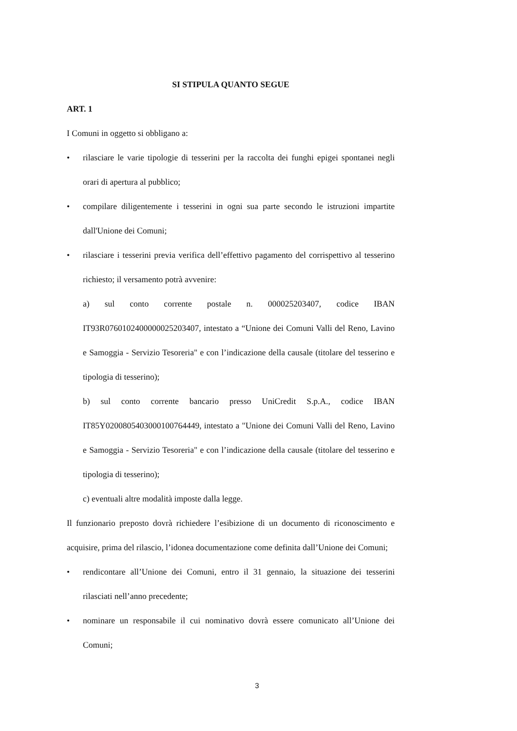SI STIPULA QUANTO SEGUE
ART. 1
I Comuni in oggetto si obbligano a:
• rilasciare le varie tipologie di tesserini per la raccolta dei funghi epigei spontanei negli orari di apertura al pubblico;
• compilare diligentemente i tesserini in ogni sua parte secondo le istruzioni impartite dall'Unione dei Comuni;
• rilasciare i tesserini previa verifica dell’effettivo pagamento del corrispettivo al tesserino richiesto; il versamento potrà avvenire:
a) sul conto corrente postale n. 000025203407, codice IBAN IT93R0760102400000025203407, intestato a “Unione dei Comuni Valli del Reno, Lavino e Samoggia - Servizio Tesoreria" e con l’indicazione della causale (titolare del tesserino e tipologia di tesserino);
b) sul conto corrente bancario presso UniCredit S.p.A., codice IBAN IT85Y0200805403000100764449, intestato a "Unione dei Comuni Valli del Reno, Lavino e Samoggia - Servizio Tesoreria" e con l’indicazione della causale (titolare del tesserino e tipologia di tesserino);
c) eventuali altre modalità imposte dalla legge.
Il funzionario preposto dovrà richiedere l’esibizione di un documento di riconoscimento e acquisire, prima del rilascio, l’idonea documentazione come definita dall’Unione dei Comuni;
• rendicontare all’Unione dei Comuni, entro il 31 gennaio, la situazione dei tesserini rilasciati nell’anno precedente;
• nominare un responsabile il cui nominativo dovrà essere comunicato all’Unione dei Comuni;
3